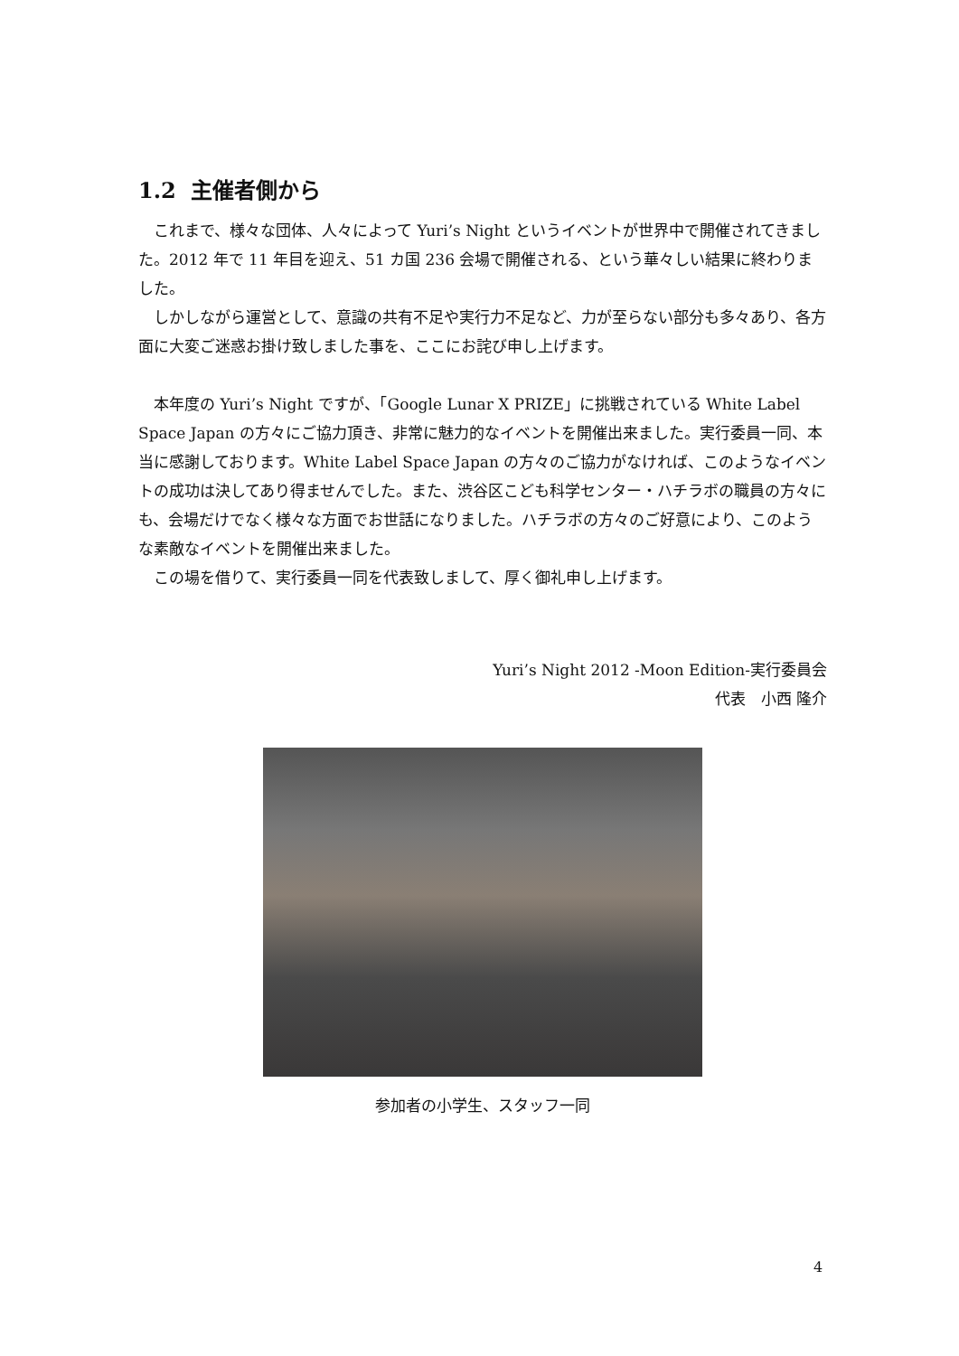1.2 主催者側から
これまで、様々な団体、人々によって Yuri’s Night というイベントが世界中で開催されてきました。2012 年で 11 年目を迎え、51 カ国 236 会場で開催される、という華々しい結果に終わりました。
しかしながら運営として、意識の共有不足や実行力不足など、力が至らない部分も多々あり、各方面に大変ご迷惑お掛け致しました事を、ここにお詫び申し上げます。
本年度の Yuri’s Night ですが、「Google Lunar X PRIZE」に挑戦されている White Label Space Japan の方々にご協力頂き、非常に魅力的なイベントを開催出来ました。実行委員一同、本当に感謝しております。White Label Space Japan の方々のご協力がなければ、このようなイベントの成功は決してあり得ませんでした。また、渋谷区こども科学センター・ハチラボの職員の方々にも、会場だけでなく様々な方面でお世話になりました。ハチラボの方々のご好意により、このような素敵なイベントを開催出来ました。
この場を借りて、実行委員一同を代表致しまして、厚く御礼申し上げます。
Yuri’s Night 2012 -Moon Edition-実行委員会
代表　小西 隆介
参加者の小学生、スタッフ一同
4